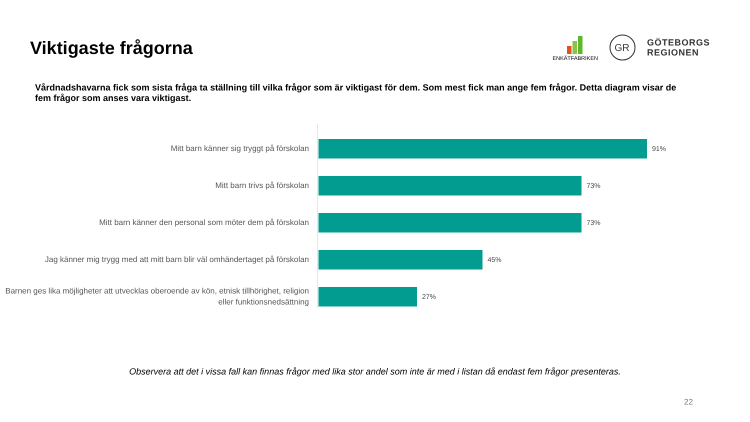Viktigaste frågorna
ENKÄTFABRIKEN
GR
GÖTEBORGS
REGIONEN
Vårdnadshavarna fick som sista fråga ta ställning till vilka frågor som är viktigast för dem. Som mest fick man ange fem frågor. Detta diagram visar de fem frågor som anses vara viktigast.
Mitt barn känner sig tryggt på förskolan
91%
Mitt barn trivs på förskolan
73%
Mitt barn känner den personal som möter dem på förskolan
73%
Jag känner mig trygg med att mitt barn blir väl omhändertaget på förskolan
45%
Barnen ges lika möjligheter att utvecklas oberoende av kön, etnisk tillhörighet, religion eller funktionsnedsättning
27%
Observera att det i vissa fall kan finnas frågor med lika stor andel som inte är med i listan då endast fem frågor presenteras.
22